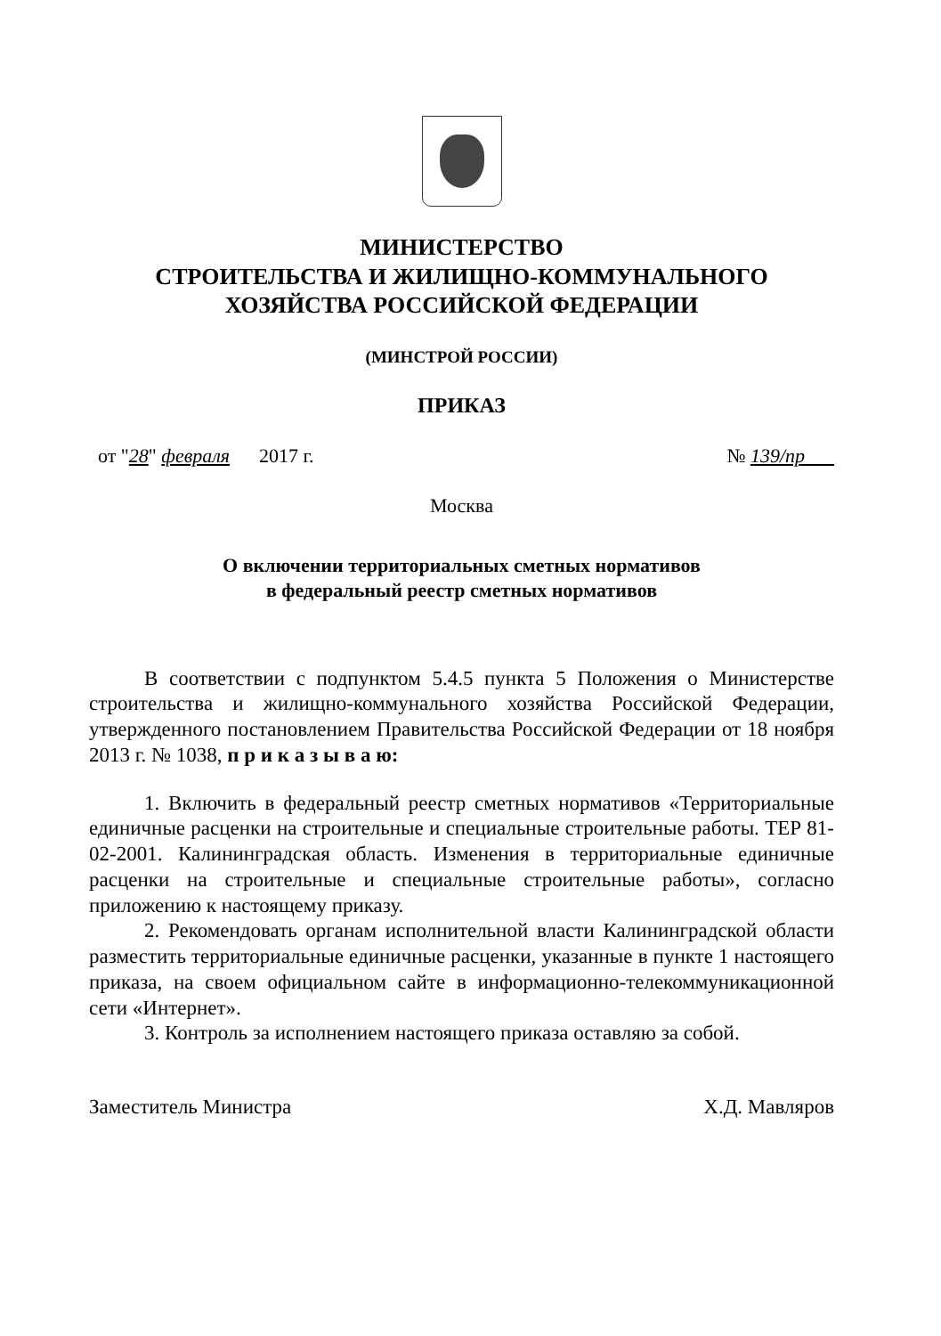МИНИСТЕРСТВО
СТРОИТЕЛЬСТВА И ЖИЛИЩНО-КОММУНАЛЬНОГО
ХОЗЯЙСТВА РОССИЙСКОЙ ФЕДЕРАЦИИ
(МИНСТРОЙ РОССИИ)
ПРИКАЗ
от "28" февраля 2017 г. № 139/пр
Москва
О включении территориальных сметных нормативов
в федеральный реестр сметных нормативов
В соответствии с подпунктом 5.4.5 пункта 5 Положения о Министерстве строительства и жилищно-коммунального хозяйства Российской Федерации, утвержденного постановлением Правительства Российской Федерации от 18 ноября 2013 г. № 1038, п р и к а з ы в а ю:
1. Включить в федеральный реестр сметных нормативов «Территориальные единичные расценки на строительные и специальные строительные работы. ТЕР 81-02-2001. Калининградская область. Изменения в территориальные единичные расценки на строительные и специальные строительные работы», согласно приложению к настоящему приказу.
2. Рекомендовать органам исполнительной власти Калининградской области разместить территориальные единичные расценки, указанные в пункте 1 настоящего приказа, на своем официальном сайте в информационно-телекоммуникационной сети «Интернет».
3. Контроль за исполнением настоящего приказа оставляю за собой.
Заместитель Министра Х.Д. Мавляров